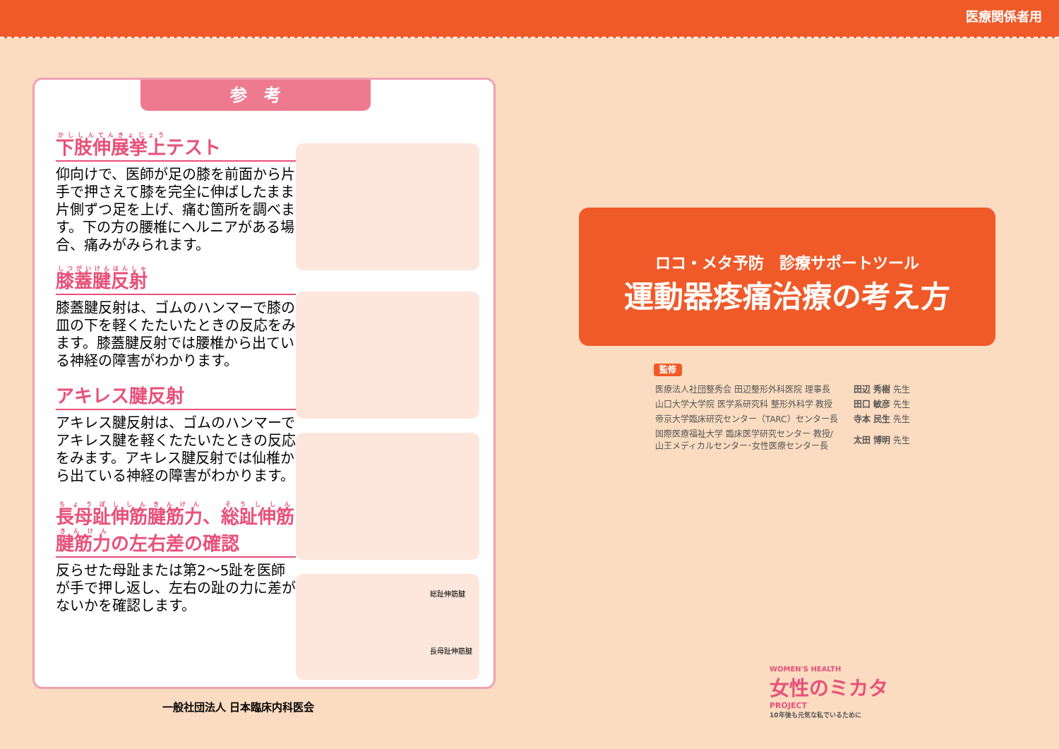医療関係者用
参　考
下肢伸展挙上テスト
仰向けで、医師が足の膝を前面から片手で押さえて膝を完全に伸ばしたまま片側ずつ足を上げ、痛む箇所を調べます。下の方の腰椎にヘルニアがある場合、痛みがみられます。
膝蓋腱反射
膝蓋腱反射は、ゴムのハンマーで膝の皿の下を軽くたたいたときの反応をみます。膝蓋腱反射では腰椎から出ている神経の障害がわかります。
アキレス腱反射
アキレス腱反射は、ゴムのハンマーでアキレス腱を軽くたたいたときの反応をみます。アキレス腱反射では仙椎から出ている神経の障害がわかります。
長母趾伸筋腱筋力、総趾伸筋腱筋力の左右差の確認
反らせた母趾または第2～5趾を医師が手で押し返し、左右の趾の力に差がないかを確認します。
総趾伸筋腱
長母趾伸筋腱
一般社団法人 日本臨床内科医会
ロコ・メタ予防　診療サポートツール
運動器疼痛治療の考え方
監修
| 医療法人社団整秀会 田辺整形外科医院 理事長 | 田辺 秀樹 先生 |
| 山口大学大学院 医学系研究科 整形外科学 教授 | 田口 敏彦 先生 |
| 帝京大学臨床研究センター（TARC）センター長 | 寺本 民生 先生 |
| 国際医療福祉大学 臨床医学研究センター 教授/ 山王メディカルセンター･女性医療センター長 | 太田 博明 先生 |
WOMEN'S HEALTH
女性のミカタ
PROJECT
10年後も元気な私でいるために